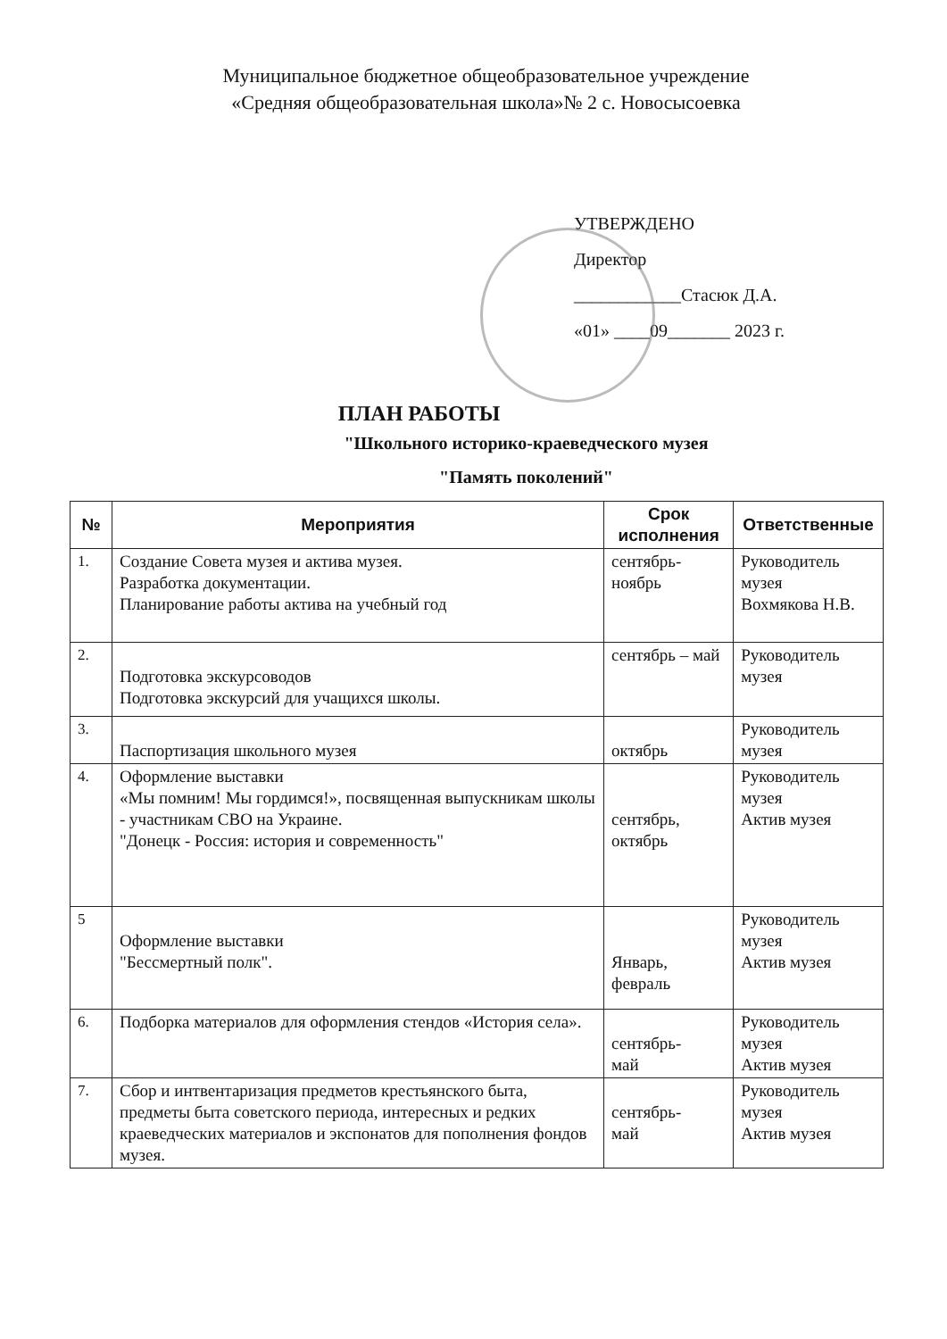Муниципальное бюджетное общеобразовательное учреждение
«Средняя общеобразовательная школа»№ 2 с. Новосысоевка
УТВЕРЖДЕНО
Директор
____________Стасюк Д.А.
«01» ____09_______ 2023 г.
ПЛАН РАБОТЫ
"Школьного историко-краеведческого музея
"Память поколений"
| № | Мероприятия | Срок исполнения | Ответственные |
| --- | --- | --- | --- |
| 1. | Создание Совета музея и актива музея. Разработка документации. Планирование работы актива на учебный год | сентябрь- ноябрь | Руководитель музея Вохмякова Н.В. |
| 2. | Подготовка экскурсоводов Подготовка экскурсий для учащихся школы. | сентябрь – май | Руководитель музея |
| 3. | Паспортизация школьного музея | октябрь | Руководитель музея |
| 4. | Оформление выставки «Мы помним! Мы гордимся!», посвященная выпускникам школы - участникам СВО на Украине. "Донецк - Россия: история и современность" | сентябрь, октябрь | Руководитель музея Актив музея |
| 5 | Оформление выставки "Бессмертный полк". | Январь, февраль | Руководитель музея Актив музея |
| 6. | Подборка материалов для оформления стендов «История села». | сентябрь- май | Руководитель музея Актив музея |
| 7. | Сбор и интвентаризация предметов крестьянского быта, предметы быта советского периода, интересных и редких краеведческих материалов и экспонатов для пополнения фондов музея. | сентябрь- май | Руководитель музея Актив музея |